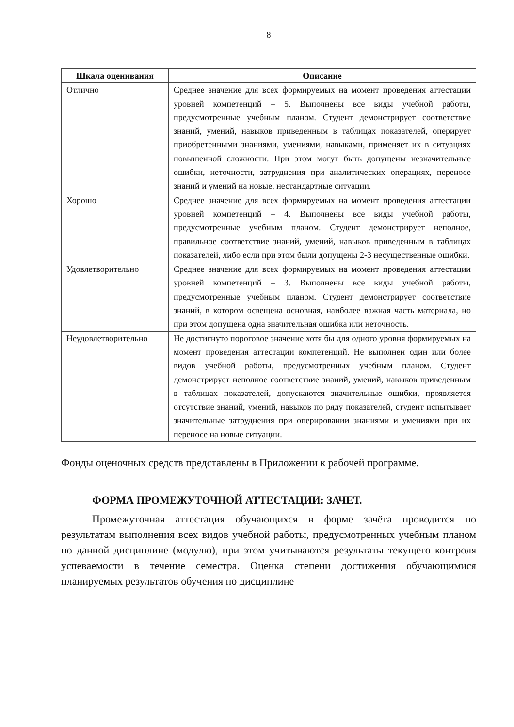8
| Шкала оценивания | Описание |
| --- | --- |
| Отлично | Среднее значение для всех формируемых на момент проведения аттестации уровней компетенций – 5. Выполнены все виды учебной работы, предусмотренные учебным планом. Студент демонстрирует соответствие знаний, умений, навыков приведенным в таблицах показателей, оперирует приобретенными знаниями, умениями, навыками, применяет их в ситуациях повышенной сложности. При этом могут быть допущены незначительные ошибки, неточности, затруднения при аналитических операциях, переносе знаний и умений на новые, нестандартные ситуации. |
| Хорошо | Среднее значение для всех формируемых на момент проведения аттестации уровней компетенций – 4. Выполнены все виды учебной работы, предусмотренные учебным планом. Студент демонстрирует неполное, правильное соответствие знаний, умений, навыков приведенным в таблицах показателей, либо если при этом были допущены 2-3 несущественные ошибки. |
| Удовлетворительно | Среднее значение для всех формируемых на момент проведения аттестации уровней компетенций – 3. Выполнены все виды учебной работы, предусмотренные учебным планом. Студент демонстрирует соответствие знаний, в котором освещена основная, наиболее важная часть материала, но при этом допущена одна значительная ошибка или неточность. |
| Неудовлетворительно | Не достигнуто пороговое значение хотя бы для одного уровня формируемых на момент проведения аттестации компетенций. Не выполнен один или более видов учебной работы, предусмотренных учебным планом. Студент демонстрирует неполное соответствие знаний, умений, навыков приведенным в таблицах показателей, допускаются значительные ошибки, проявляется отсутствие знаний, умений, навыков по ряду показателей, студент испытывает значительные затруднения при оперировании знаниями и умениями при их переносе на новые ситуации. |
Фонды оценочных средств представлены в Приложении к рабочей программе.
ФОРМА ПРОМЕЖУТОЧНОЙ АТТЕСТАЦИИ: ЗАЧЕТ.
Промежуточная аттестация обучающихся в форме зачёта проводится по результатам выполнения всех видов учебной работы, предусмотренных учебным планом по данной дисциплине (модулю), при этом учитываются результаты текущего контроля успеваемости в течение семестра. Оценка степени достижения обучающимися планируемых результатов обучения по дисциплине